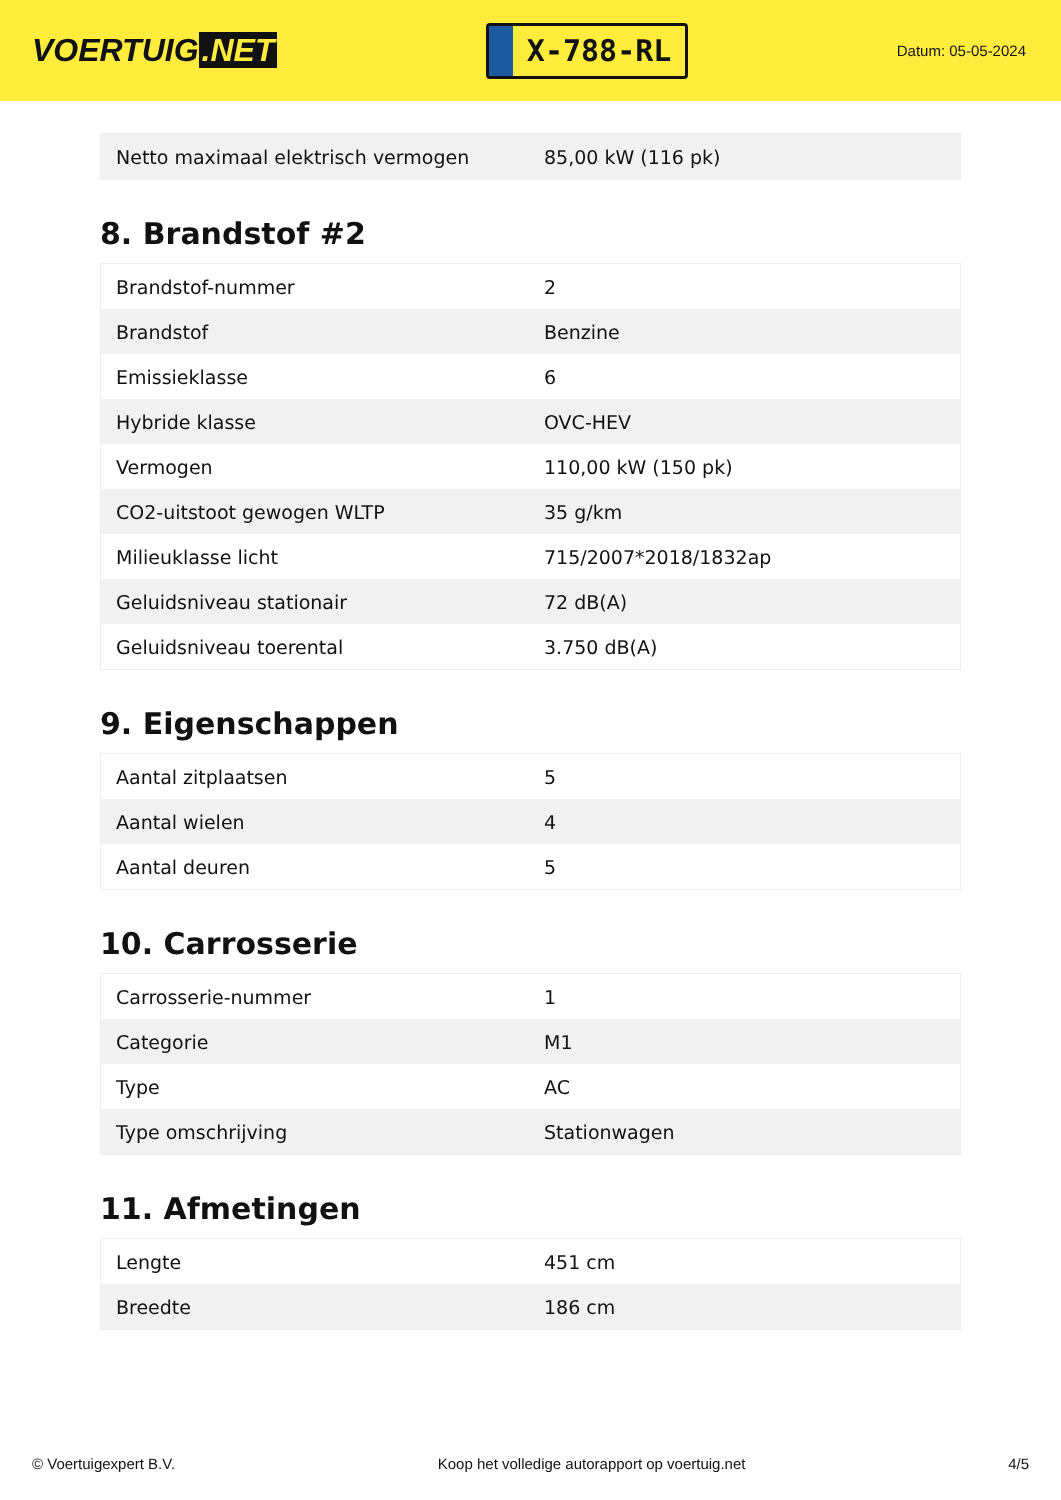VOERTUIG.NET
X-788-RL
Datum: 05-05-2024
| Netto maximaal elektrisch vermogen | 85,00 kW (116 pk) |
8. Brandstof #2
| Brandstof-nummer | 2 |
| Brandstof | Benzine |
| Emissieklasse | 6 |
| Hybride klasse | OVC-HEV |
| Vermogen | 110,00 kW (150 pk) |
| CO2-uitstoot gewogen WLTP | 35 g/km |
| Milieuklasse licht | 715/2007*2018/1832ap |
| Geluidsniveau stationair | 72 dB(A) |
| Geluidsniveau toerental | 3.750 dB(A) |
9. Eigenschappen
| Aantal zitplaatsen | 5 |
| Aantal wielen | 4 |
| Aantal deuren | 5 |
10. Carrosserie
| Carrosserie-nummer | 1 |
| Categorie | M1 |
| Type | AC |
| Type omschrijving | Stationwagen |
11. Afmetingen
| Lengte | 451 cm |
| Breedte | 186 cm |
© Voertuigexpert B.V. Koop het volledige autorapport op voertuig.net 4/5